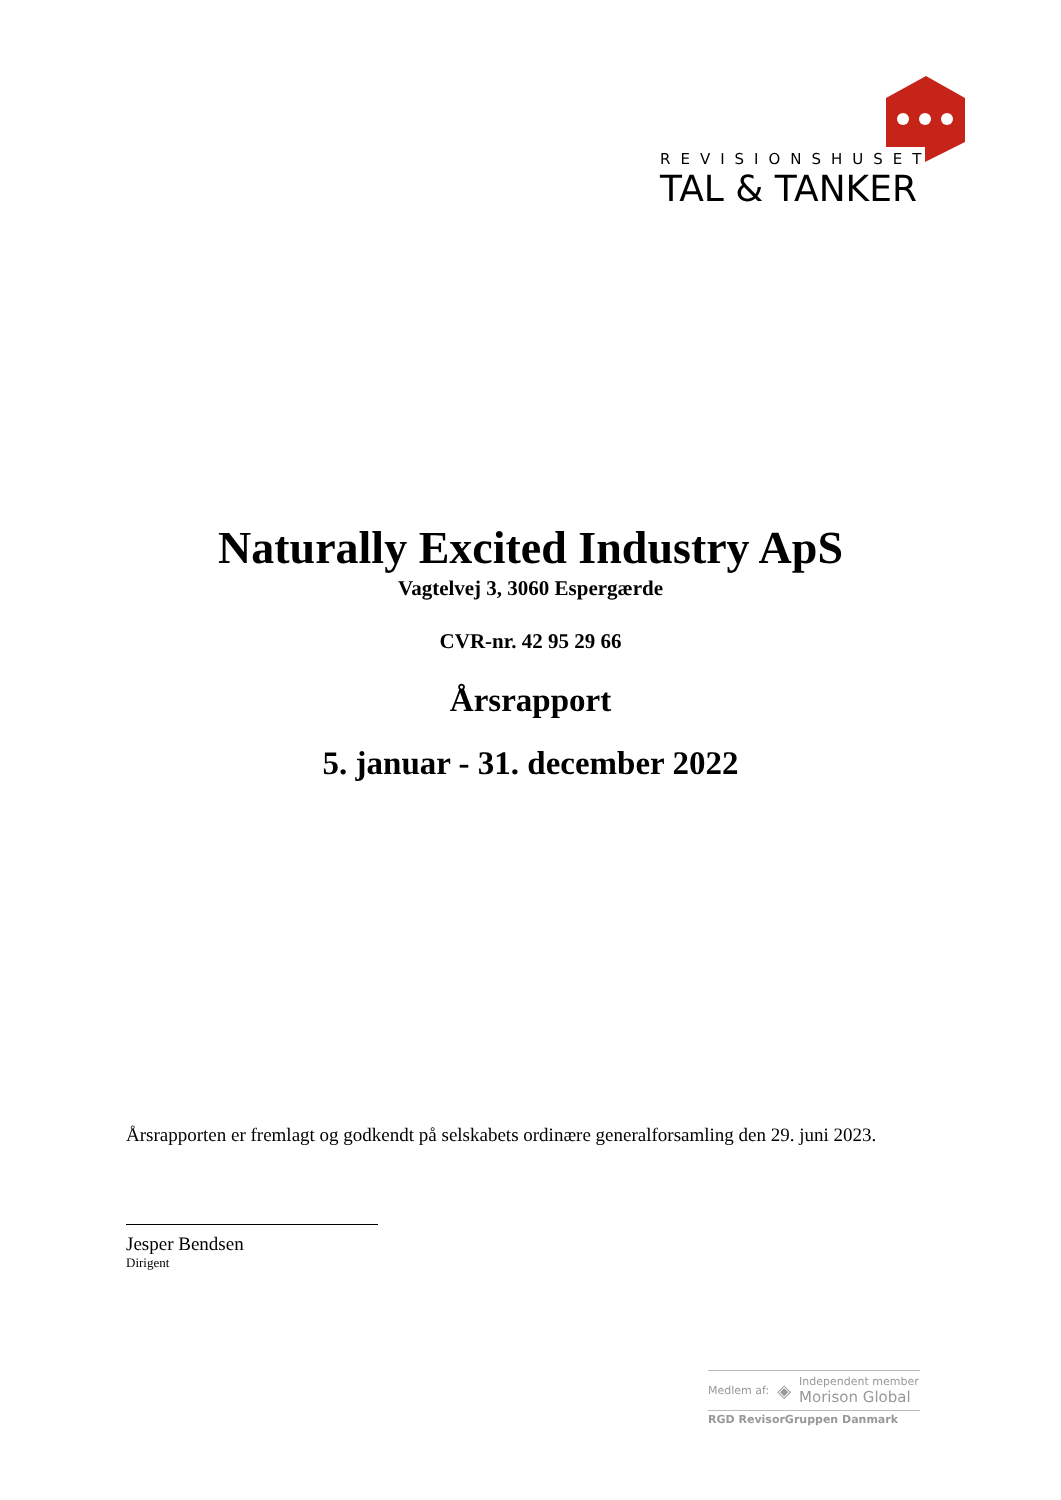REVISIONSHUSET
TAL & TANKER
Naturally Excited Industry ApS
Vagtelvej 3, 3060 Espergærde
CVR-nr. 42 95 29 66
Årsrapport
5. januar - 31. december 2022
Årsrapporten er fremlagt og godkendt på selskabets ordinære generalforsamling den 29. juni 2023.
Jesper Bendsen
Dirigent
Medlem af: ◈ Independent member
Morison Global
RGD RevisorGruppen Danmark